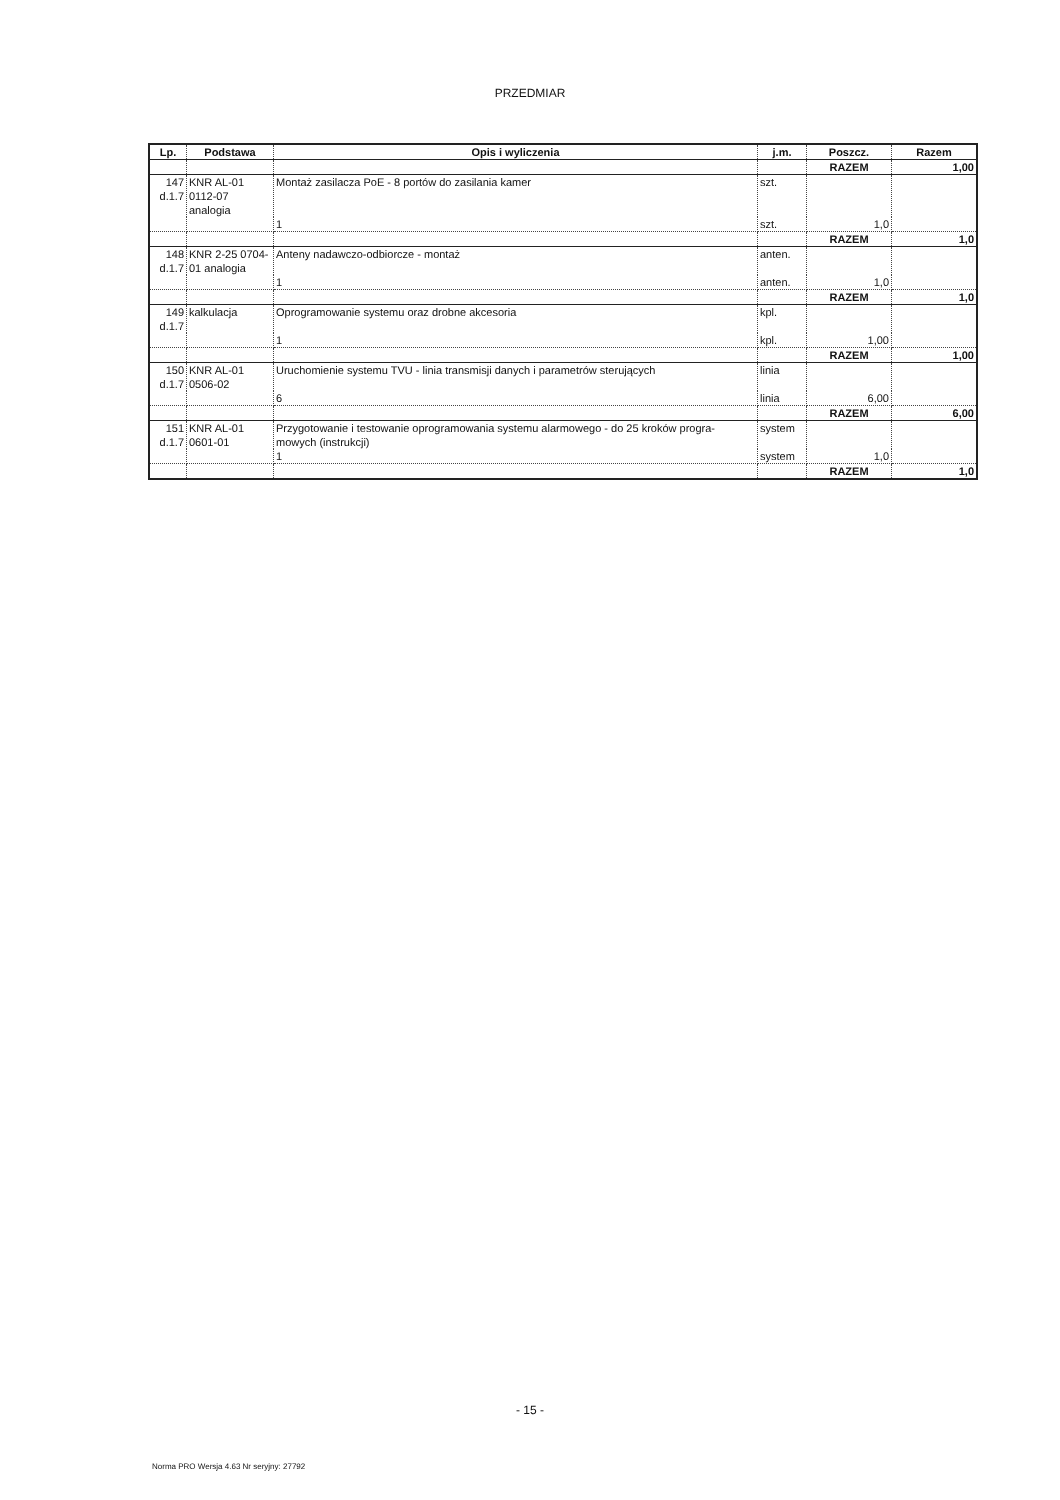PRZEDMIAR
| Lp. | Podstawa | Opis i wyliczenia | j.m. | Poszcz. | Razem |
| --- | --- | --- | --- | --- | --- |
| | | | | RAZEM | 1,00 |
| 147 d.1.7 | KNR AL-01 0112-07 analogia | Montaż zasilacza PoE - 8 portów do zasilania kamer | szt. | | |
| | | 1 | szt. | 1,0 | |
| | | | | RAZEM | 1,0 |
| 148 d.1.7 | KNR 2-25 0704-01 analogia | Anteny nadawczo-odbiorcze - montaż | anten. | | |
| | | 1 | anten. | 1,0 | |
| | | | | RAZEM | 1,0 |
| 149 d.1.7 | kalkulacja | Oprogramowanie systemu oraz drobne akcesoria | kpl. | | |
| | | 1 | kpl. | 1,00 | |
| | | | | RAZEM | 1,00 |
| 150 d.1.7 | KNR AL-01 0506-02 | Uruchomienie systemu TVU - linia transmisji danych i parametrów sterujących | linia | | |
| | | 6 | linia | 6,00 | |
| | | | | RAZEM | 6,00 |
| 151 d.1.7 | KNR AL-01 0601-01 | Przygotowanie i testowanie oprogramowania systemu alarmowego - do 25 kroków progra-mowych (instrukcji) | system | | |
| | | 1 | system | 1,0 | |
| | | | | RAZEM | 1,0 |
- 15 -
Norma PRO Wersja 4.63 Nr seryjny: 27792